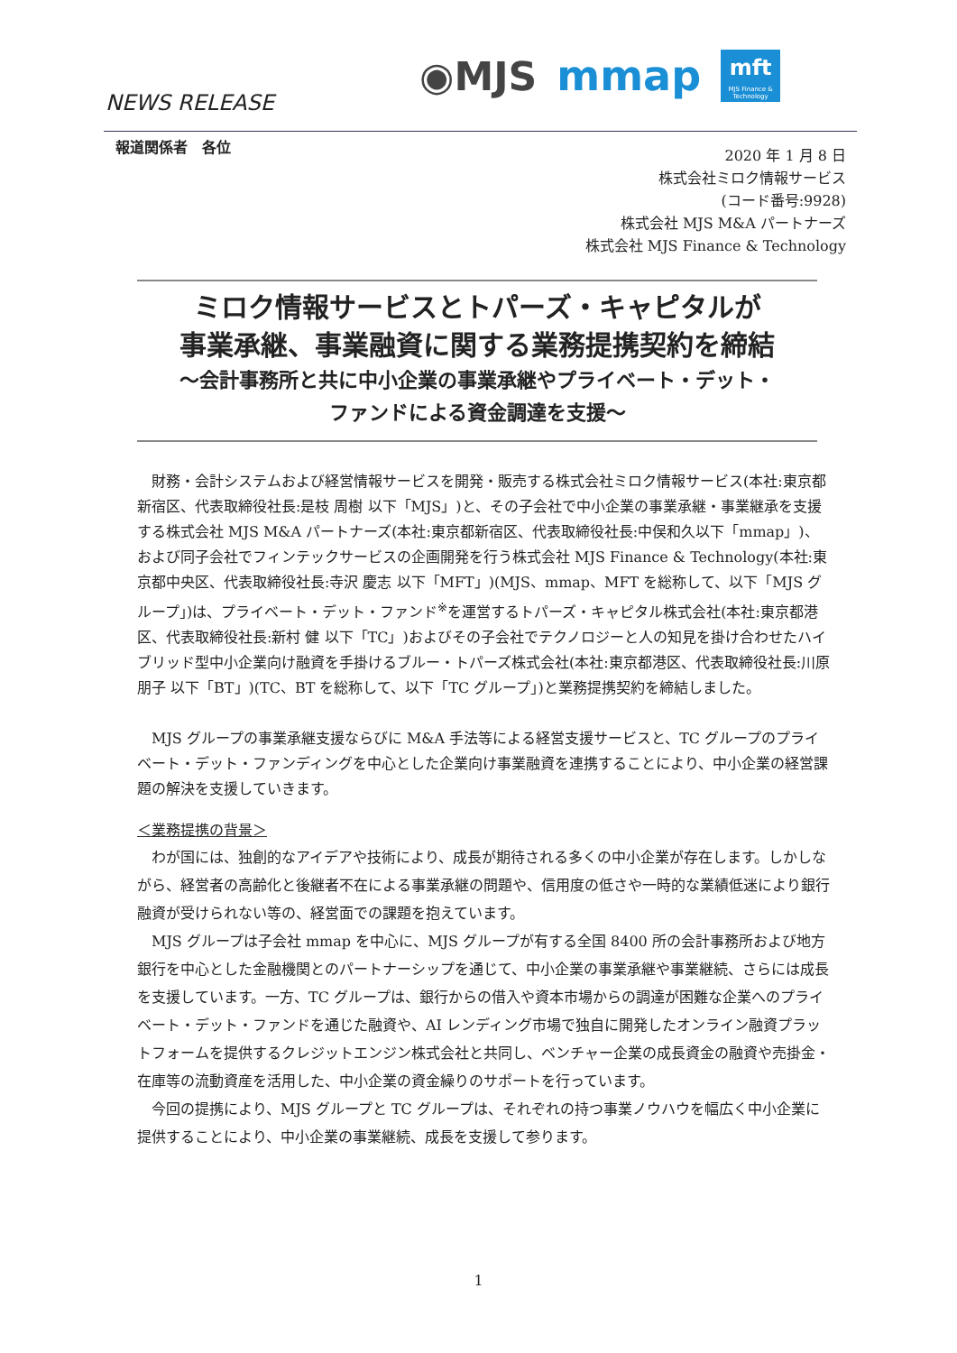NEWS RELEASE
◉MJS mmap
mft
MJS Finance & Technology
報道関係者　各位
2020 年 1 月 8 日
株式会社ミロク情報サービス
(コード番号:9928)
株式会社 MJS M&A パートナーズ
株式会社 MJS Finance & Technology
ミロク情報サービスとトパーズ・キャピタルが
事業承継、事業融資に関する業務提携契約を締結
～会計事務所と共に中小企業の事業承継やプライベート・デット・
ファンドによる資金調達を支援～
財務・会計システムおよび経営情報サービスを開発・販売する株式会社ミロク情報サービス(本社:東京都新宿区、代表取締役社長:是枝 周樹 以下「MJS」)と、その子会社で中小企業の事業承継・事業継承を支援する株式会社 MJS M&A パートナーズ(本社:東京都新宿区、代表取締役社長:中俣和久以下「mmap」)、および同子会社でフィンテックサービスの企画開発を行う株式会社 MJS Finance & Technology(本社:東京都中央区、代表取締役社長:寺沢 慶志 以下「MFT」)(MJS、mmap、MFT を総称して、以下「MJS グループ」)は、プライベート・デット・ファンド<sup>※</sup>を運営するトパーズ・キャピタル株式会社(本社:東京都港区、代表取締役社長:新村 健 以下「TC」)およびその子会社でテクノロジーと人の知見を掛け合わせたハイブリッド型中小企業向け融資を手掛けるブルー・トパーズ株式会社(本社:東京都港区、代表取締役社長:川原 朋子 以下「BT」)(TC、BT を総称して、以下「TC グループ」)と業務提携契約を締結しました。
MJS グループの事業承継支援ならびに M&A 手法等による経営支援サービスと、TC グループのプライベート・デット・ファンディングを中心とした企業向け事業融資を連携することにより、中小企業の経営課題の解決を支援していきます。
＜業務提携の背景＞
わが国には、独創的なアイデアや技術により、成長が期待される多くの中小企業が存在します。しかしながら、経営者の高齢化と後継者不在による事業承継の問題や、信用度の低さや一時的な業績低迷により銀行融資が受けられない等の、経営面での課題を抱えています。
MJS グループは子会社 mmap を中心に、MJS グループが有する全国 8400 所の会計事務所および地方銀行を中心とした金融機関とのパートナーシップを通じて、中小企業の事業承継や事業継続、さらには成長を支援しています。一方、TC グループは、銀行からの借入や資本市場からの調達が困難な企業へのプライベート・デット・ファンドを通じた融資や、AI レンディング市場で独自に開発したオンライン融資プラットフォームを提供するクレジットエンジン株式会社と共同し、ベンチャー企業の成長資金の融資や売掛金・在庫等の流動資産を活用した、中小企業の資金繰りのサポートを行っています。
今回の提携により、MJS グループと TC グループは、それぞれの持つ事業ノウハウを幅広く中小企業に提供することにより、中小企業の事業継続、成長を支援して参ります。
1